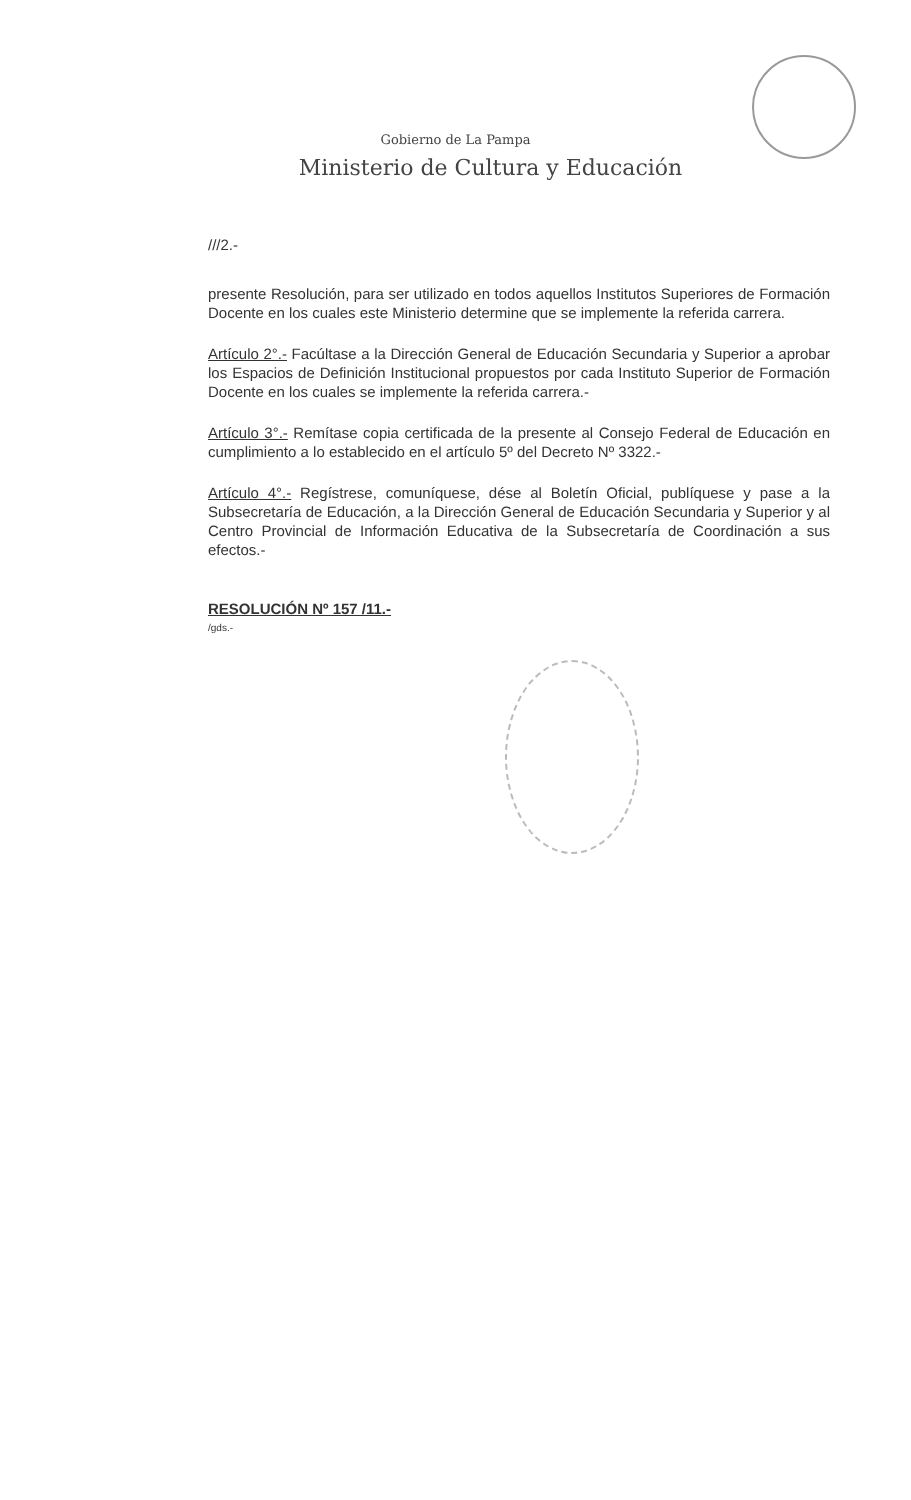Gobierno de La Pampa
Ministerio de Cultura y Educación
///2.-
presente Resolución, para ser utilizado en todos aquellos Institutos Superiores de Formación Docente en los cuales este Ministerio determine que se implemente la referida carrera.
Artículo 2°.- Facúltase a la Dirección General de Educación Secundaria y Superior a aprobar los Espacios de Definición Institucional propuestos por cada Instituto Superior de Formación Docente en los cuales se implemente la referida carrera.-
Artículo 3°.- Remítase copia certificada de la presente al Consejo Federal de Educación en cumplimiento a lo establecido en el artículo 5º del Decreto Nº 3322.-
Artículo 4°.- Regístrese, comuníquese, dése al Boletín Oficial, publíquese y pase a la Subsecretaría de Educación, a la Dirección General de Educación Secundaria y Superior y al Centro Provincial de Información Educativa de la Subsecretaría de Coordinación a sus efectos.-
RESOLUCIÓN Nº 157 /11.-
/gds.-